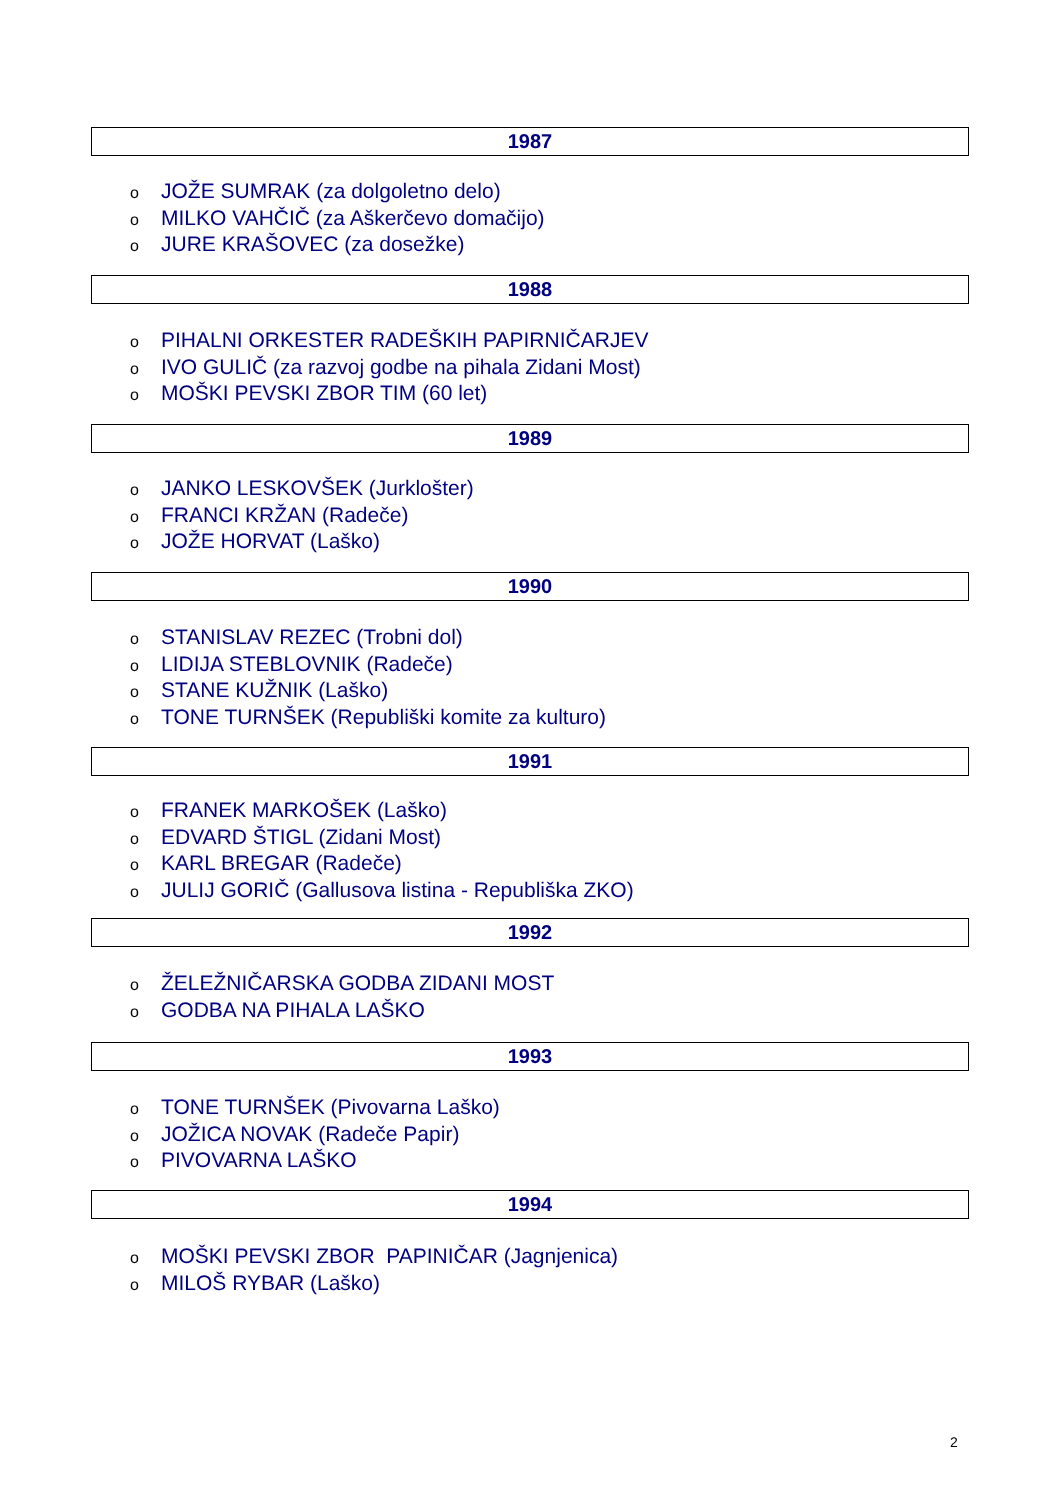1987
o JOŽE SUMRAK (za dolgoletno delo)
o MILKO VAHČIČ (za Aškerčevo domačijo)
o JURE KRAŠOVEC (za dosežke)
1988
o PIHALNI ORKESTER RADEŠKIH PAPIRNIČARJEV
o IVO GULIČ (za razvoj godbe na pihala Zidani Most)
o MOŠKI PEVSKI ZBOR TIM (60 let)
1989
o JANKO LESKOVŠEK (Jurklošter)
o FRANCI KRŽAN (Radeče)
o JOŽE HORVAT (Laško)
1990
o STANISLAV REZEC (Trobni dol)
o LIDIJA STEBLOVNIK (Radeče)
o STANE KUŽNIK (Laško)
o TONE TURNŠEK (Republiški komite za kulturo)
1991
o FRANEK MARKOŠEK (Laško)
o EDVARD ŠTIGL (Zidani Most)
o KARL BREGAR (Radeče)
o JULIJ GORIČ (Gallusova listina - Republiška ZKO)
1992
o ŽELEŽNIČARSKA GODBA ZIDANI MOST
o GODBA NA PIHALA LAŠKO
1993
o TONE TURNŠEK (Pivovarna Laško)
o JOŽICA NOVAK (Radeče Papir)
o PIVOVARNA LAŠKO
1994
o MOŠKI PEVSKI ZBOR PAPINIČAR (Jagnjenica)
o MILOŠ RYBAR (Laško)
2